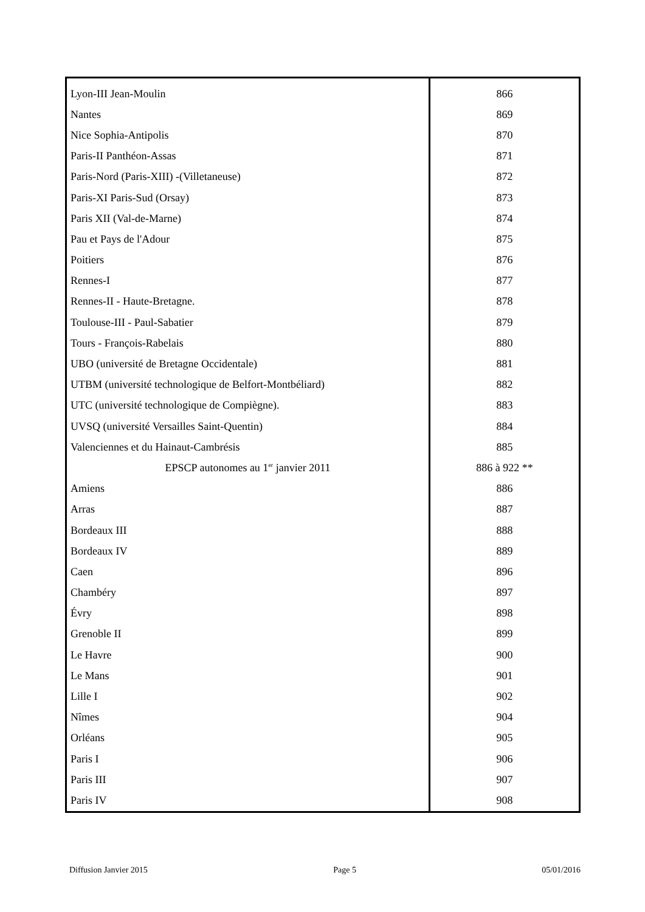| Lyon-III Jean-Moulin | 866 |
| Nantes | 869 |
| Nice Sophia-Antipolis | 870 |
| Paris-II Panthéon-Assas | 871 |
| Paris-Nord (Paris-XIII) -(Villetaneuse) | 872 |
| Paris-XI Paris-Sud (Orsay) | 873 |
| Paris XII (Val-de-Marne) | 874 |
| Pau et Pays de l'Adour | 875 |
| Poitiers | 876 |
| Rennes-I | 877 |
| Rennes-II - Haute-Bretagne. | 878 |
| Toulouse-III - Paul-Sabatier | 879 |
| Tours - François-Rabelais | 880 |
| UBO (université de Bretagne Occidentale) | 881 |
| UTBM (université technologique de Belfort-Montbéliard) | 882 |
| UTC (université technologique de Compiègne). | 883 |
| UVSQ (université Versailles Saint-Quentin) | 884 |
| Valenciennes et du Hainaut-Cambrésis | 885 |
| EPSCP autonomes au 1<sup>er</sup> janvier 2011 | 886 à 922 ** |
| Amiens | 886 |
| Arras | 887 |
| Bordeaux III | 888 |
| Bordeaux IV | 889 |
| Caen | 896 |
| Chambéry | 897 |
| Évry | 898 |
| Grenoble II | 899 |
| Le Havre | 900 |
| Le Mans | 901 |
| Lille I | 902 |
| Nîmes | 904 |
| Orléans | 905 |
| Paris I | 906 |
| Paris III | 907 |
| Paris IV | 908 |
Diffusion Janvier 2015 Page 5 05/01/2016